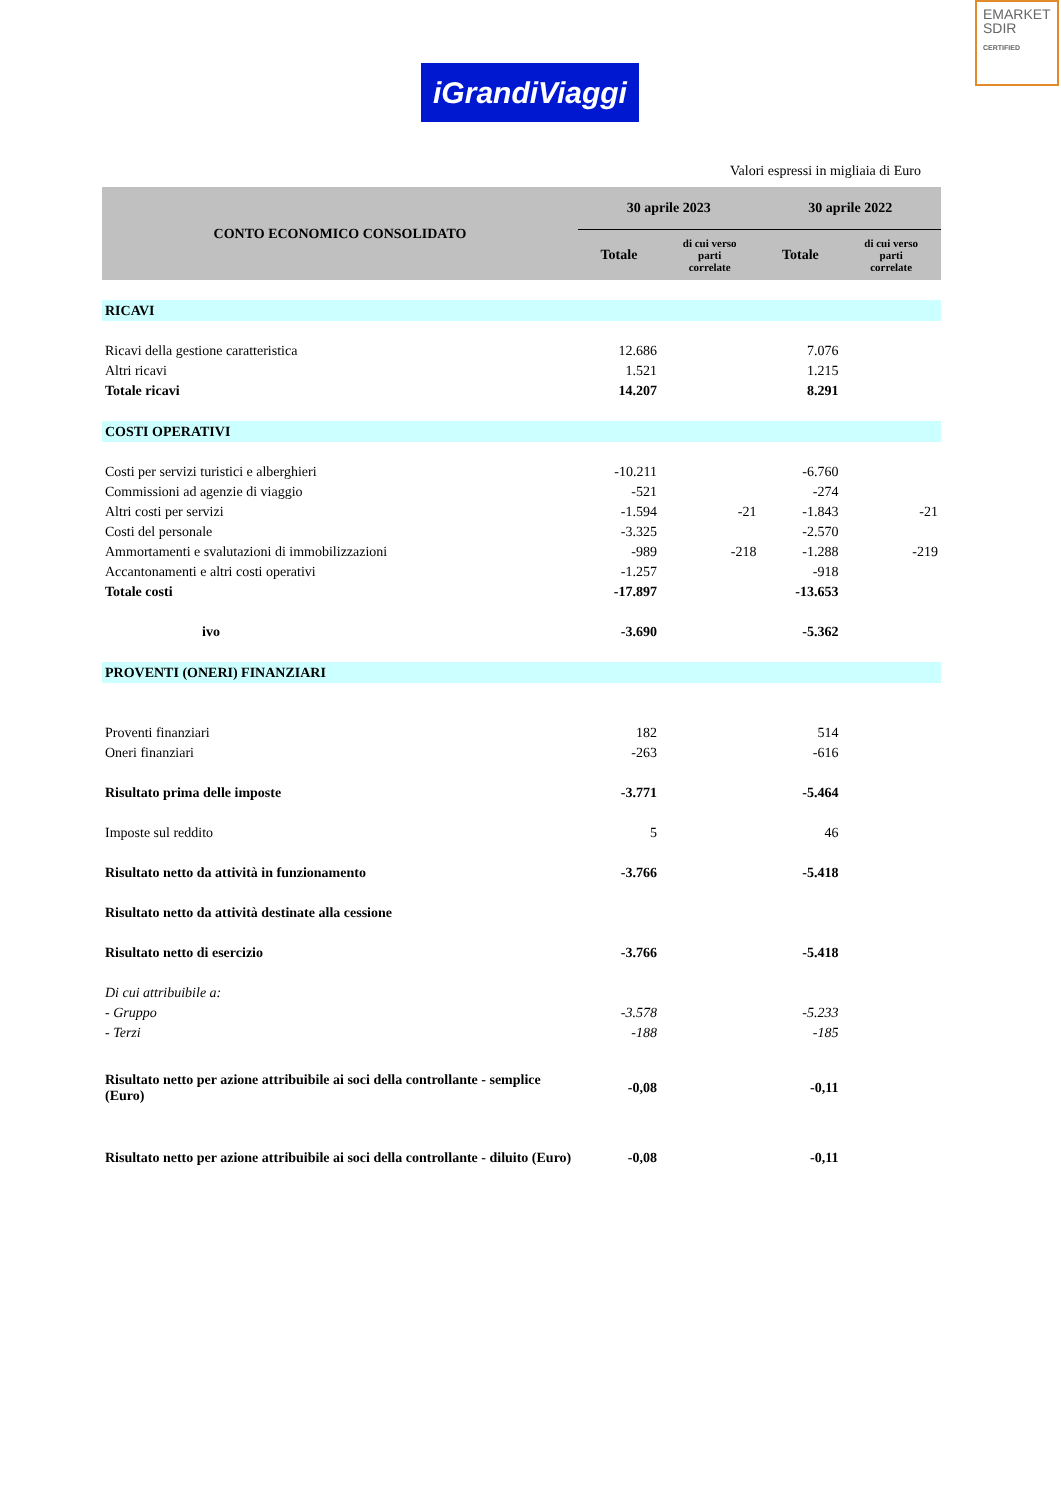EMARKET
SDIR
CERTIFIED
iGrandiViaggi
Valori espressi in migliaia di Euro
| CONTO ECONOMICO CONSOLIDATO | 30 aprile 2023 | | 30 aprile 2022 | |
| --- | --- | --- | --- | --- |
| | Totale | di cui verso parti correlate | Totale | di cui verso parti correlate |
| RICAVI | | | | |
| Ricavi della gestione caratteristica | 12.686 | | 7.076 | |
| Altri ricavi | 1.521 | | 1.215 | |
| Totale ricavi | 14.207 | | 8.291 | |
| COSTI OPERATIVI | | | | |
| Costi per servizi turistici e alberghieri | -10.211 | | -6.760 | |
| Commissioni ad agenzie di viaggio | -521 | | -274 | |
| Altri costi per servizi | -1.594 | -21 | -1.843 | -21 |
| Costi del personale | -3.325 | | -2.570 | |
| Ammortamenti e svalutazioni di immobilizzazioni | -989 | -218 | -1.288 | -219 |
| Accantonamenti e altri costi operativi | -1.257 | | -918 | |
| Totale costi | -17.897 | | -13.653 | |
| ivo | -3.690 | | -5.362 | |
| PROVENTI (ONERI) FINANZIARI | | | | |
| Proventi finanziari | 182 | | 514 | |
| Oneri finanziari | -263 | | -616 | |
| Risultato prima delle imposte | -3.771 | | -5.464 | |
| Imposte sul reddito | 5 | | 46 | |
| Risultato netto da attività in funzionamento | -3.766 | | -5.418 | |
| Risultato netto da attività destinate alla cessione | | | | |
| Risultato netto di esercizio | -3.766 | | -5.418 | |
| Di cui attribuibile a: | | | | |
| - Gruppo | -3.578 | | -5.233 | |
| - Terzi | -188 | | -185 | |
| Risultato netto per azione attribuibile ai soci della controllante - semplice (Euro) | -0,08 | | -0,11 | |
| Risultato netto per azione attribuibile ai soci della controllante - diluito (Euro) | -0,08 | | -0,11 | |